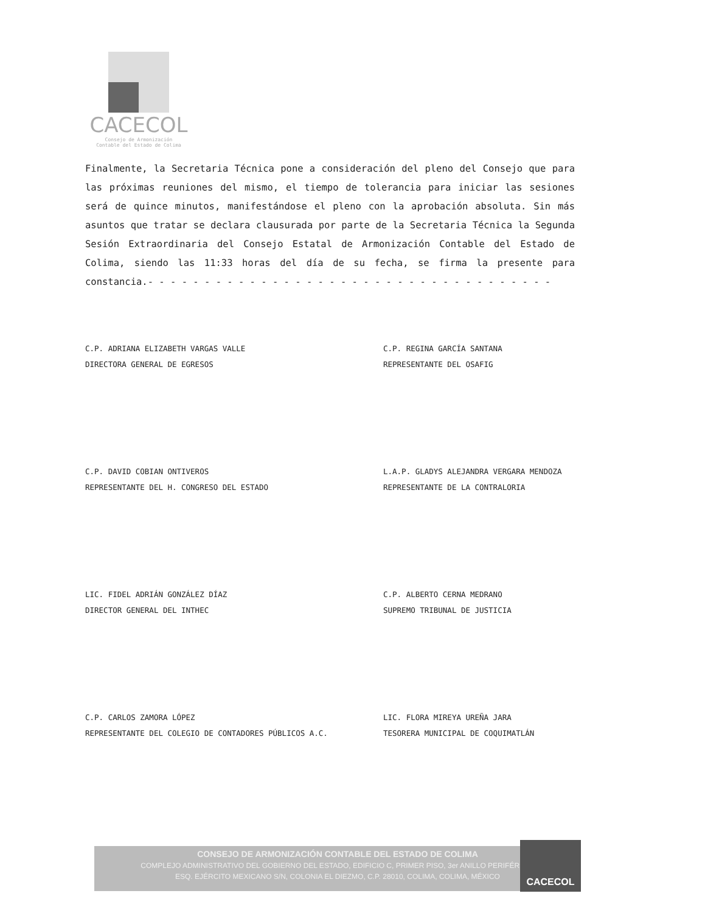CACECOL
Consejo de Armonización
Contable del Estado de Colima
Finalmente, la Secretaria Técnica pone a consideración del pleno del Consejo que para las próximas reuniones del mismo, el tiempo de tolerancia para iniciar las sesiones será de quince minutos, manifestándose el pleno con la aprobación absoluta. Sin más asuntos que tratar se declara clausurada por parte de la Secretaria Técnica la Segunda Sesión Extraordinaria del Consejo Estatal de Armonización Contable del Estado de Colima, siendo las 11:33 horas del día de su fecha, se firma la presente para constancia.- - - - - - - - - - - - - - - - - - - - - - - - - - - - - - - - - - - -
C.P. ADRIANA ELIZABETH VARGAS VALLE
DIRECTORA GENERAL DE EGRESOS
C.P. REGINA GARCÍA SANTANA
REPRESENTANTE DEL OSAFIG
C.P. DAVID COBIAN ONTIVEROS
REPRESENTANTE DEL H. CONGRESO DEL ESTADO
L.A.P. GLADYS ALEJANDRA VERGARA MENDOZA
REPRESENTANTE DE LA CONTRALORIA
LIC. FIDEL ADRIÁN GONZÁLEZ DÍAZ
DIRECTOR GENERAL DEL INTHEC
C.P. ALBERTO CERNA MEDRANO
SUPREMO TRIBUNAL DE JUSTICIA
C.P. CARLOS ZAMORA LÓPEZ
REPRESENTANTE DEL COLEGIO DE CONTADORES PÚBLICOS A.C.
LIC. FLORA MIREYA UREÑA JARA
TESORERA MUNICIPAL DE COQUIMATLÁN
CONSEJO DE ARMONIZACIÓN CONTABLE DEL ESTADO DE COLIMA
COMPLEJO ADMINISTRATIVO DEL GOBIERNO DEL ESTADO, EDIFICIO C, PRIMER PISO, 3er ANILLO PERIFÉRICO,
ESQ. EJÉRCITO MEXICANO S/N, COLONIA EL DIEZMO, C.P. 28010, COLIMA, COLIMA, MÉXICO
CACECOL